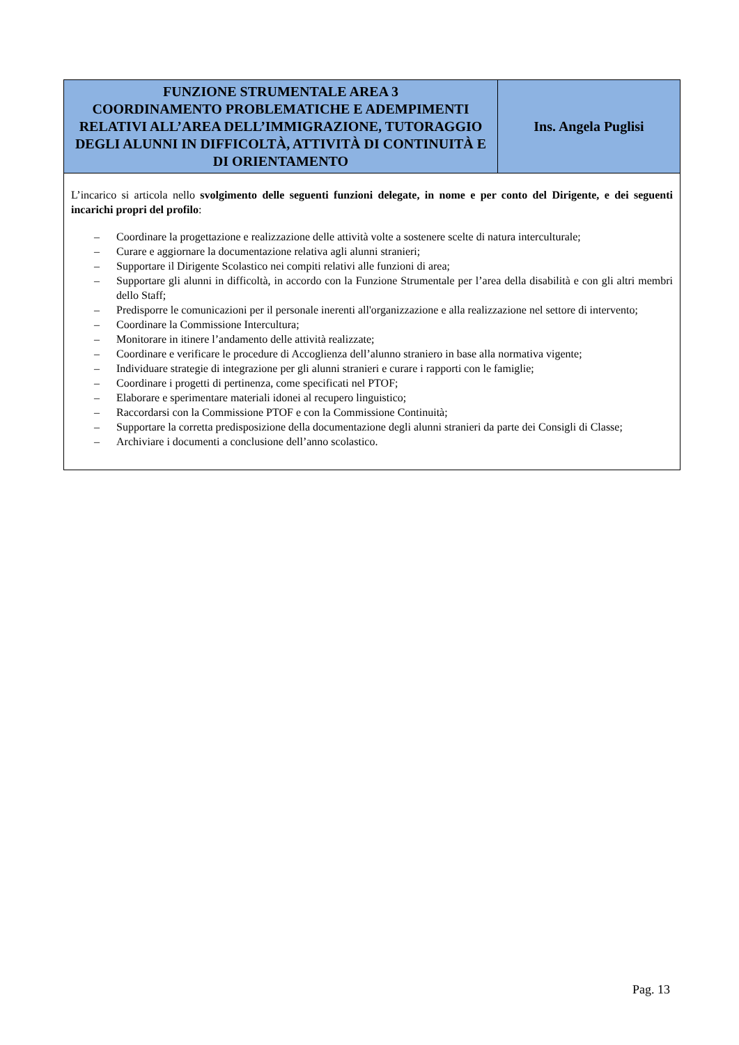| FUNZIONE STRUMENTALE AREA 3 COORDINAMENTO PROBLEMATICHE E ADEMPIMENTI RELATIVI ALL’AREA DELL’IMMIGRAZIONE, TUTORAGGIO DEGLI ALUNNI IN DIFFICOLTÀ, ATTIVITÀ DI CONTINUITÀ E DI ORIENTAMENTO | Ins. Angela Puglisi |
| L’incarico si articola nello svolgimento delle seguenti funzioni delegate, in nome e per conto del Dirigente, e dei seguenti incarichi propri del profilo : – Coordinare la progettazione e realizzazione delle attività volte a sostenere scelte di natura interculturale; – Curare e aggiornare la documentazione relativa agli alunni stranieri; – Supportare il Dirigente Scolastico nei compiti relativi alle funzioni di area; – Supportare gli alunni in difficoltà, in accordo con la Funzione Strumentale per l’area della disabilità e con gli altri membri dello Staff; – Predisporre le comunicazioni per il personale inerenti all'organizzazione e alla realizzazione nel settore di intervento; – Coordinare la Commissione Intercultura; – Monitorare in itinere l’andamento delle attività realizzate; – Coordinare e verificare le procedure di Accoglienza dell’alunno straniero in base alla normativa vigente; – Individuare strategie di integrazione per gli alunni stranieri e curare i rapporti con le famiglie; – Coordinare i progetti di pertinenza, come specificati nel PTOF; – Elaborare e sperimentare materiali idonei al recupero linguistico; – Raccordarsi con la Commissione PTOF e con la Commissione Continuità; – Supportare la corretta predisposizione della documentazione degli alunni stranieri da parte dei Consigli di Classe; – Archiviare i documenti a conclusione dell’anno scolastico. | |
Pag. 13